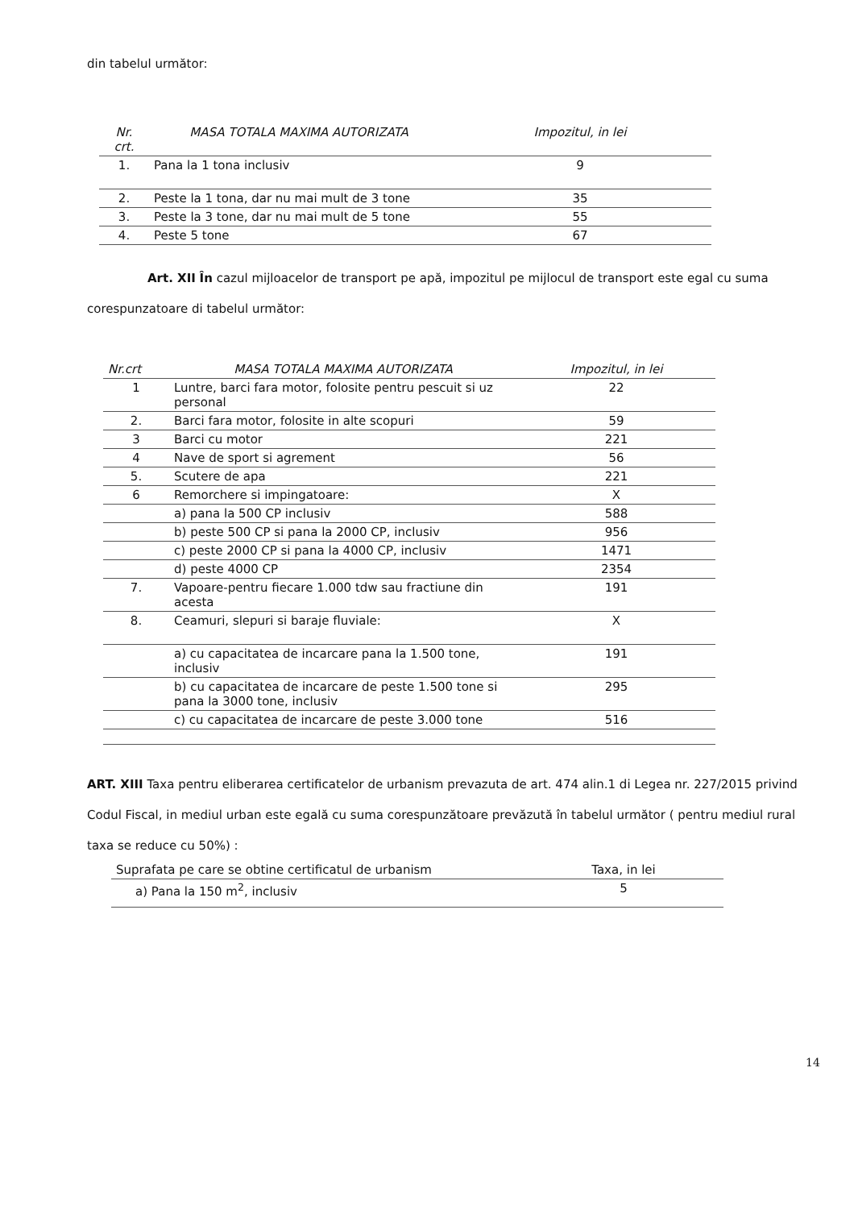din tabelul următor:
| Nr. crt. | MASA TOTALA MAXIMA AUTORIZATA | Impozitul, in lei |
| --- | --- | --- |
| 1. | Pana la 1 tona inclusiv | 9 |
| 2. | Peste la 1 tona, dar nu mai mult de 3 tone | 35 |
| 3. | Peste la 3 tone, dar nu mai mult de 5 tone | 55 |
| 4. | Peste 5 tone | 67 |
Art. XII În cazul mijloacelor de transport pe apă, impozitul pe mijlocul de transport este egal cu suma corespunzatoare di tabelul următor:
| Nr.crt | MASA TOTALA MAXIMA AUTORIZATA | Impozitul, in lei |
| --- | --- | --- |
| 1 | Luntre, barci fara motor, folosite pentru pescuit si uz personal | 22 |
| 2. | Barci fara motor, folosite in alte scopuri | 59 |
| 3 | Barci cu motor | 221 |
| 4 | Nave de sport si agrement | 56 |
| 5. | Scutere de apa | 221 |
| 6 | Remorchere si impingatoare: | X |
| | a) pana la 500 CP inclusiv | 588 |
| | b) peste 500 CP si pana la 2000 CP, inclusiv | 956 |
| | c) peste 2000 CP si pana la 4000 CP, inclusiv | 1471 |
| | d) peste 4000 CP | 2354 |
| 7. | Vapoare-pentru fiecare 1.000 tdw sau fractiune din acesta | 191 |
| 8. | Ceamuri, slepuri si baraje fluviale: | X |
| | a) cu capacitatea de incarcare pana la 1.500 tone, inclusiv | 191 |
| | b) cu capacitatea de incarcare de peste 1.500 tone si pana la 3000 tone, inclusiv | 295 |
| | c) cu capacitatea de incarcare de peste 3.000 tone | 516 |
ART. XIII Taxa pentru eliberarea certificatelor de urbanism prevazuta de art. 474 alin.1 di Legea nr. 227/2015 privind Codul Fiscal, in mediul urban este egală cu suma corespunzătoare prevăzută în tabelul următor ( pentru mediul rural taxa se reduce cu 50%) :
| Suprafata pe care se obtine certificatul de urbanism | Taxa, in lei |
| a) Pana la 150 m<sup>2</sup>, inclusiv | 5 |
14